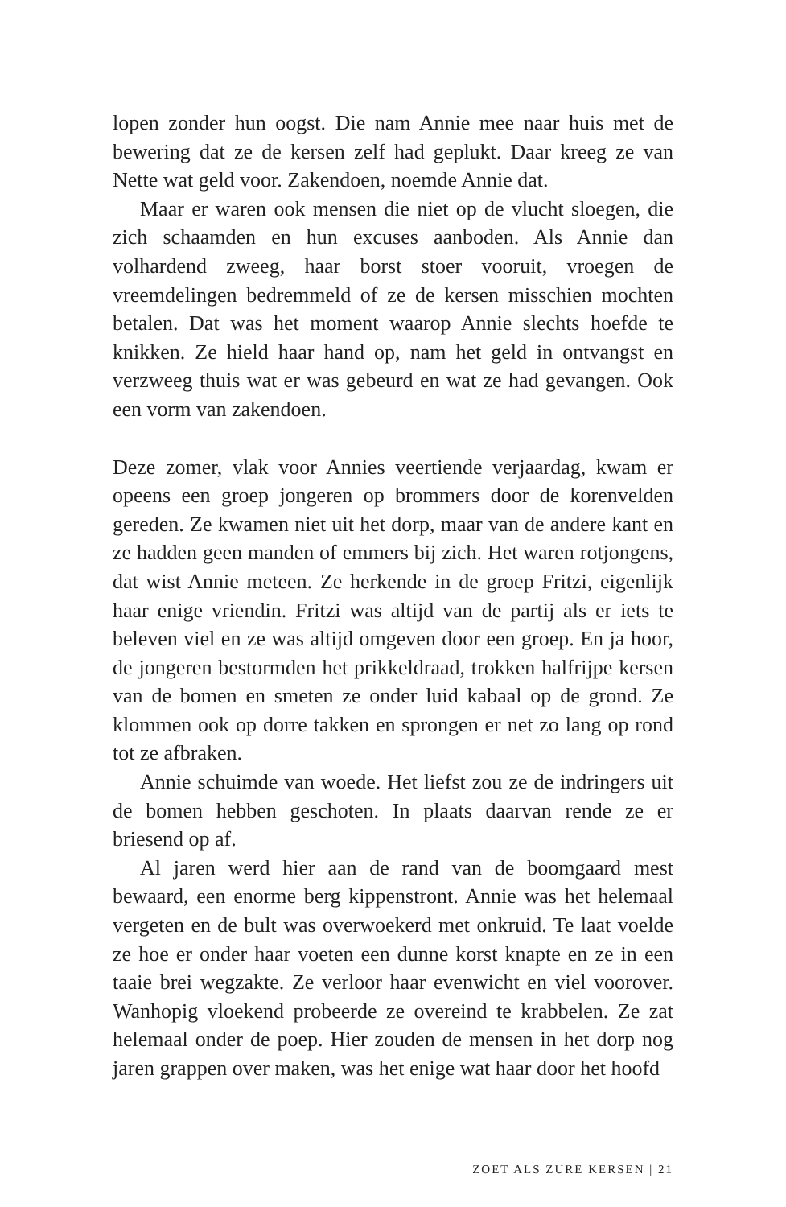lopen zonder hun oogst. Die nam Annie mee naar huis met de bewering dat ze de kersen zelf had geplukt. Daar kreeg ze van Nette wat geld voor. Zakendoen, noemde Annie dat.
Maar er waren ook mensen die niet op de vlucht sloegen, die zich schaamden en hun excuses aanboden. Als Annie dan volhardend zweeg, haar borst stoer vooruit, vroegen de vreemdelingen bedremmeld of ze de kersen misschien mochten betalen. Dat was het moment waarop Annie slechts hoefde te knikken. Ze hield haar hand op, nam het geld in ontvangst en verzweeg thuis wat er was gebeurd en wat ze had gevangen. Ook een vorm van zakendoen.
Deze zomer, vlak voor Annies veertiende verjaardag, kwam er opeens een groep jongeren op brommers door de korenvelden gereden. Ze kwamen niet uit het dorp, maar van de andere kant en ze hadden geen manden of emmers bij zich. Het waren rotjongens, dat wist Annie meteen. Ze herkende in de groep Fritzi, eigenlijk haar enige vriendin. Fritzi was altijd van de partij als er iets te beleven viel en ze was altijd omgeven door een groep. En ja hoor, de jongeren bestormden het prikkeldraad, trokken halfrijpe kersen van de bomen en smeten ze onder luid kabaal op de grond. Ze klommen ook op dorre takken en sprongen er net zo lang op rond tot ze afbraken.
Annie schuimde van woede. Het liefst zou ze de indringers uit de bomen hebben geschoten. In plaats daarvan rende ze er briesend op af.
Al jaren werd hier aan de rand van de boomgaard mest bewaard, een enorme berg kippenstront. Annie was het helemaal vergeten en de bult was overwoekerd met onkruid. Te laat voelde ze hoe er onder haar voeten een dunne korst knapte en ze in een taaie brei wegzakte. Ze verloor haar evenwicht en viel voorover. Wanhopig vloekend probeerde ze overeind te krabbelen. Ze zat helemaal onder de poep. Hier zouden de mensen in het dorp nog jaren grappen over maken, was het enige wat haar door het hoofd
ZOET ALS ZURE KERSEN | 21